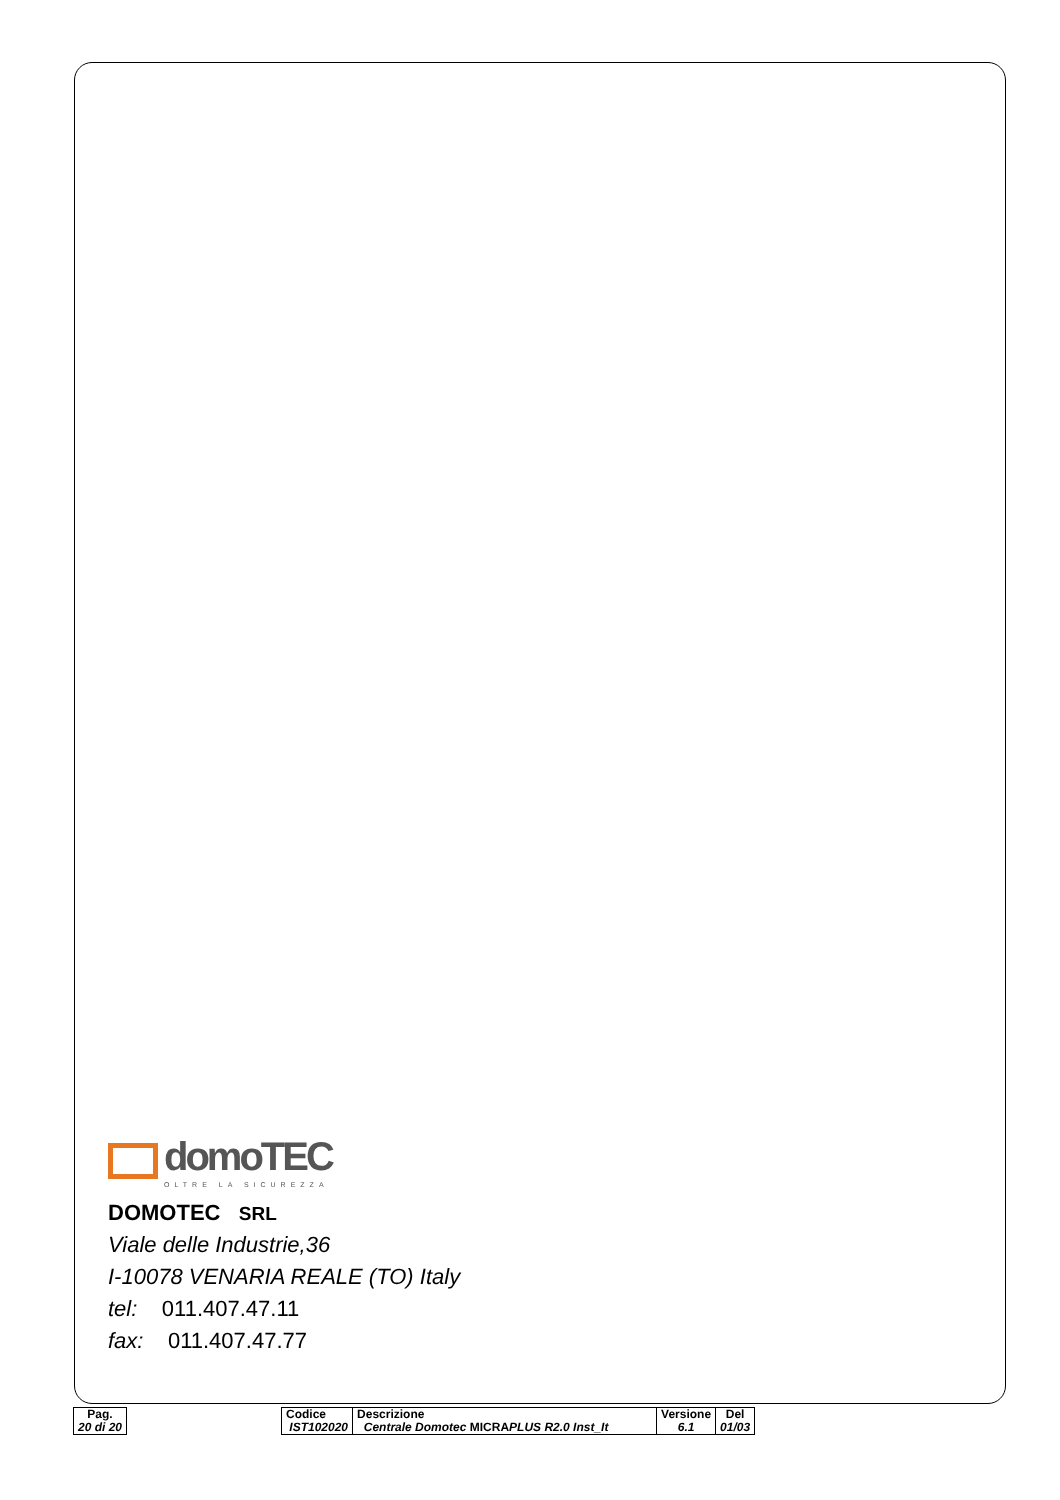domoTEC
OLTRE LA SICUREZZA
DOMOTEC SRL
Viale delle Industrie,36
I-10078 VENARIA REALE (TO) Italy
tel: 011.407.47.11
fax: 011.407.47.77
| Pag. 20 di 20 |
| Codice IST102020 | Descrizione Centrale Domotec MICRA PLUS R2.0 Inst_It | Versione 6.1 | Del 01/03 |